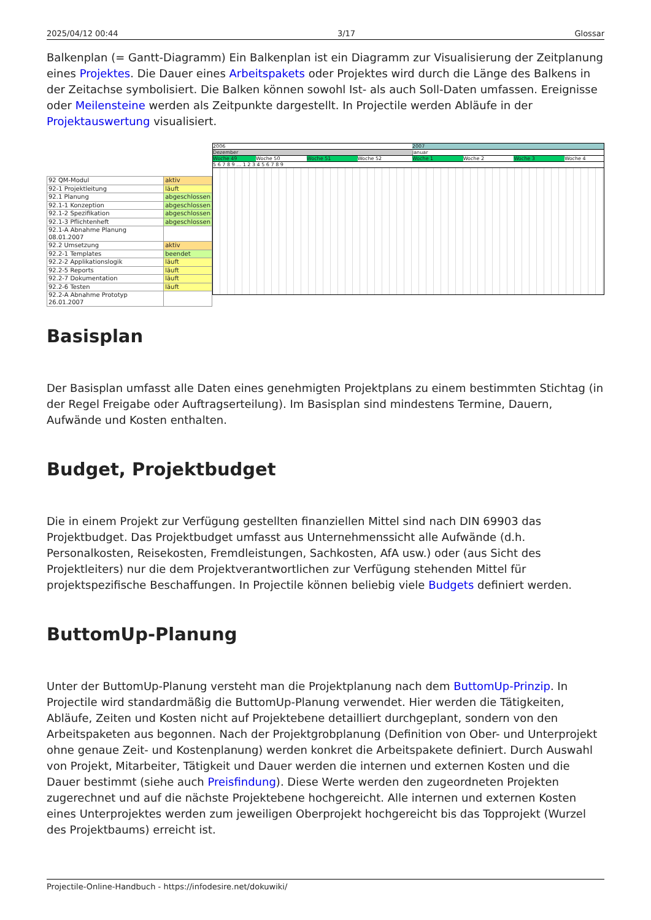2025/04/12 00:44 3/17 Glossar
Balkenplan (= Gantt-Diagramm) Ein Balkenplan ist ein Diagramm zur Visualisierung der Zeitplanung eines Projektes. Die Dauer eines Arbeitspakets oder Projektes wird durch die Länge des Balkens in der Zeitachse symbolisiert. Die Balken können sowohl Ist- als auch Soll-Daten umfassen. Ereignisse oder Meilensteine werden als Zeitpunkte dargestellt. In Projectile werden Abläufe in der Projektauswertung visualisiert.
| 92 QM-Modul | aktiv |
| 92-1 Projektleitung | läuft |
| 92.1 Planung | abgeschlossen |
| 92.1-1 Konzeption | abgeschlossen |
| 92.1-2 Spezifikation | abgeschlossen |
| 92.1-3 Pflichtenheft | abgeschlossen |
| 92.1-A Abnahme Planung 08.01.2007 | |
| 92.2 Umsetzung | aktiv |
| 92.2-1 Templates | beendet |
| 92.2-2 Applikationslogik | läuft |
| 92.2-5 Reports | läuft |
| 92.2-7 Dokumentation | läuft |
| 92.2-6 Testen | läuft |
| 92.2-A Abnahme Prototyp 26.01.2007 | |
2006 2007
Dezember Januar
Woche 49 Woche 50 Woche 51 Woche 52 Woche 1 Woche 2 Woche 3 Woche 4
5 6 7 8 9 … 1 2 3 4 5 6 7 8 9
Basisplan
Der Basisplan umfasst alle Daten eines genehmigten Projektplans zu einem bestimmten Stichtag (in der Regel Freigabe oder Auftragserteilung). Im Basisplan sind mindestens Termine, Dauern, Aufwände und Kosten enthalten.
Budget, Projektbudget
Die in einem Projekt zur Verfügung gestellten finanziellen Mittel sind nach DIN 69903 das Projektbudget. Das Projektbudget umfasst aus Unternehmenssicht alle Aufwände (d.h. Personalkosten, Reisekosten, Fremdleistungen, Sachkosten, AfA usw.) oder (aus Sicht des Projektleiters) nur die dem Projektverantwortlichen zur Verfügung stehenden Mittel für projektspezifische Beschaffungen. In Projectile können beliebig viele Budgets definiert werden.
ButtomUp-Planung
Unter der ButtomUp-Planung versteht man die Projektplanung nach dem ButtomUp-Prinzip. In Projectile wird standardmäßig die ButtomUp-Planung verwendet. Hier werden die Tätigkeiten, Abläufe, Zeiten und Kosten nicht auf Projektebene detailliert durchgeplant, sondern von den Arbeitspaketen aus begonnen. Nach der Projektgrobplanung (Definition von Ober- und Unterprojekt ohne genaue Zeit- und Kostenplanung) werden konkret die Arbeitspakete definiert. Durch Auswahl von Projekt, Mitarbeiter, Tätigkeit und Dauer werden die internen und externen Kosten und die Dauer bestimmt (siehe auch Preisfindung). Diese Werte werden den zugeordneten Projekten zugerechnet und auf die nächste Projektebene hochgereicht. Alle internen und externen Kosten eines Unterprojektes werden zum jeweiligen Oberprojekt hochgereicht bis das Topprojekt (Wurzel des Projektbaums) erreicht ist.
Projectile-Online-Handbuch - https://infodesire.net/dokuwiki/